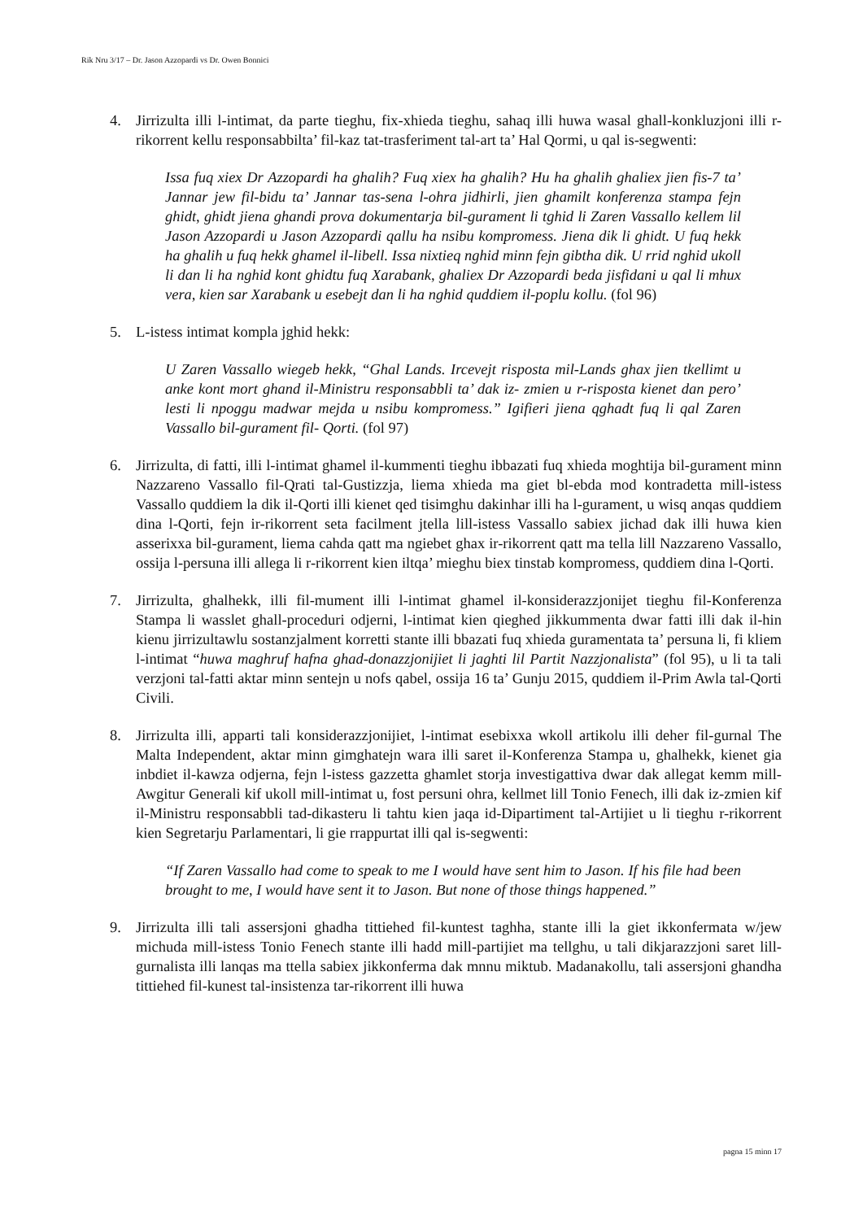Rik Nru 3/17 – Dr. Jason Azzopardi vs Dr. Owen Bonnici
4. Jirrizulta illi l-intimat, da parte tieghu, fix-xhieda tieghu, sahaq illi huwa wasal ghall-konkluzjoni illi r-rikorrent kellu responsabbilta’ fil-kaz tat-trasferiment tal-art ta’ Hal Qormi, u qal is-segwenti:
Issa fuq xiex Dr Azzopardi ha ghalih? Fuq xiex ha ghalih? Hu ha ghalih ghaliex jien fis-7 ta’ Jannar jew fil-bidu ta’ Jannar tas-sena l-ohra jidhirli, jien ghamilt konferenza stampa fejn ghidt, ghidt jiena ghandi prova dokumentarja bil-gurament li tghid li Zaren Vassallo kellem lil Jason Azzopardi u Jason Azzopardi qallu ha nsibu kompromess. Jiena dik li ghidt. U fuq hekk ha ghalih u fuq hekk ghamel il-libell. Issa nixtieq nghid minn fejn gibtha dik. U rrid nghid ukoll li dan li ha nghid kont ghidtu fuq Xarabank, ghaliex Dr Azzopardi beda jisfidani u qal li mhux vera, kien sar Xarabank u esebejt dan li ha nghid quddiem il-poplu kollu. (fol 96)
5. L-istess intimat kompla jghid hekk:
U Zaren Vassallo wiegeb hekk, “Ghal Lands. Ircevejt risposta mil-Lands ghax jien tkellimt u anke kont mort ghand il-Ministru responsabbli ta’ dak iz- zmien u r-risposta kienet dan pero’ lesti li npoggu madwar mejda u nsibu kompromess.” Igifieri jiena qghadt fuq li qal Zaren Vassallo bil-gurament fil- Qorti. (fol 97)
6. Jirrizulta, di fatti, illi l-intimat ghamel il-kummenti tieghu ibbazati fuq xhieda moghtija bil-gurament minn Nazzareno Vassallo fil-Qrati tal-Gustizzja, liema xhieda ma giet bl-ebda mod kontradetta mill-istess Vassallo quddiem la dik il-Qorti illi kienet qed tisimghu dakinhar illi ha l-gurament, u wisq anqas quddiem dina l-Qorti, fejn ir-rikorrent seta facilment jtella lill-istess Vassallo sabiex jichad dak illi huwa kien asserixxa bil-gurament, liema cahda qatt ma ngiebet ghax ir-rikorrent qatt ma tella lill Nazzareno Vassallo, ossija l-persuna illi allega li r-rikorrent kien iltqa’ mieghu biex tinstab kompromess, quddiem dina l-Qorti.
7. Jirrizulta, ghalhekk, illi fil-mument illi l-intimat ghamel il-konsiderazzjonijet tieghu fil-Konferenza Stampa li wasslet ghall-proceduri odjerni, l-intimat kien qieghed jikkummenta dwar fatti illi dak il-hin kienu jirrizultawlu sostanzjalment korretti stante illi bbazati fuq xhieda guramentata ta’ persuna li, fi kliem l-intimat “huwa maghruf hafna ghad-donazzjonijiet li jaghti lil Partit Nazzjonalista” (fol 95), u li ta tali verzjoni tal-fatti aktar minn sentejn u nofs qabel, ossija 16 ta’ Gunju 2015, quddiem il-Prim Awla tal-Qorti Civili.
8. Jirrizulta illi, apparti tali konsiderazzjonijiet, l-intimat esebixxa wkoll artikolu illi deher fil-gurnal The Malta Independent, aktar minn gimghatejn wara illi saret il-Konferenza Stampa u, ghalhekk, kienet gia inbdiet il-kawza odjerna, fejn l-istess gazzetta ghamlet storja investigattiva dwar dak allegat kemm mill-Awgitur Generali kif ukoll mill-intimat u, fost persuni ohra, kellmet lill Tonio Fenech, illi dak iz-zmien kif il-Ministru responsabbli tad-dikasteru li tahtu kien jaqa id-Dipartiment tal-Artijiet u li tieghu r-rikorrent kien Segretarju Parlamentari, li gie rrappurtat illi qal is-segwenti:
“If Zaren Vassallo had come to speak to me I would have sent him to Jason. If his file had been brought to me, I would have sent it to Jason. But none of those things happened.”
9. Jirrizulta illi tali assersjoni ghadha tittiehed fil-kuntest taghha, stante illi la giet ikkonfermata w/jew michuda mill-istess Tonio Fenech stante illi hadd mill-partijiet ma tellghu, u tali dikjarazzjoni saret lill-gurnalista illi lanqas ma ttella sabiex jikkonferma dak mnnu miktub. Madanakollu, tali assersjoni ghandha tittiehed fil-kunest tal-insistenza tar-rikorrent illi huwa
pagna 15 minn 17